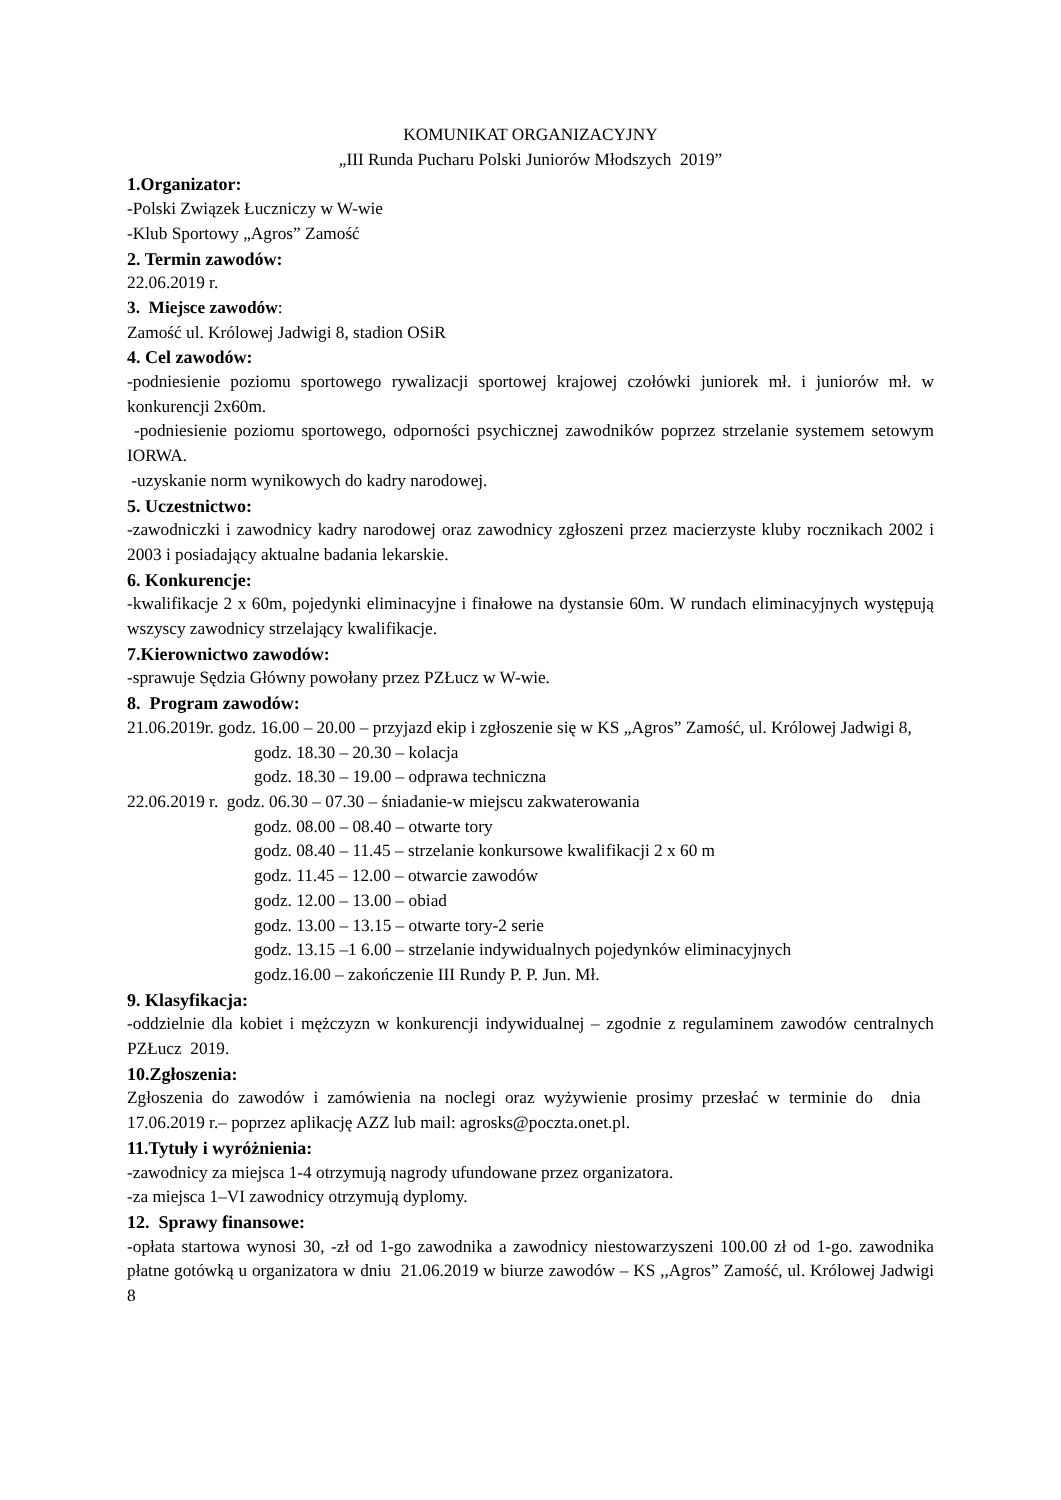KOMUNIKAT ORGANIZACYJNY
„III Runda Pucharu Polski Juniorów Młodszych 2019”
1.Organizator:
-Polski Związek Łuczniczy w W-wie
-Klub Sportowy „Agros” Zamość
2. Termin zawodów:
22.06.2019 r.
3. Miejsce zawodów:
Zamość ul. Królowej Jadwigi 8, stadion OSiR
4. Cel zawodów:
-podniesienie poziomu sportowego rywalizacji sportowej krajowej czołówki juniorek mł. i juniorów mł. w konkurencji 2x60m.
-podniesienie poziomu sportowego, odporności psychicznej zawodników poprzez strzelanie systemem setowym IORWA.
-uzyskanie norm wynikowych do kadry narodowej.
5. Uczestnictwo:
-zawodniczki i zawodnicy kadry narodowej oraz zawodnicy zgłoszeni przez macierzyste kluby rocznikach 2002 i 2003 i posiadający aktualne badania lekarskie.
6. Konkurencje:
-kwalifikacje 2 x 60m, pojedynki eliminacyjne i finałowe na dystansie 60m. W rundach eliminacyjnych występują wszyscy zawodnicy strzelający kwalifikacje.
7.Kierownictwo zawodów:
-sprawuje Sędzia Główny powołany przez PZŁucz w W-wie.
8. Program zawodów:
21.06.2019r. godz. 16.00 – 20.00 – przyjazd ekip i zgłoszenie się w KS „Agros” Zamość, ul. Królowej Jadwigi 8,
godz. 18.30 – 20.30 – kolacja
godz. 18.30 – 19.00 – odprawa techniczna
22.06.2019 r. godz. 06.30 – 07.30 – śniadanie-w miejscu zakwaterowania
godz. 08.00 – 08.40 – otwarte tory
godz. 08.40 – 11.45 – strzelanie konkursowe kwalifikacji 2 x 60 m
godz. 11.45 – 12.00 – otwarcie zawodów
godz. 12.00 – 13.00 – obiad
godz. 13.00 – 13.15 – otwarte tory-2 serie
godz. 13.15 –1 6.00 – strzelanie indywidualnych pojedynków eliminacyjnych
godz.16.00 – zakończenie III Rundy P. P. Jun. Mł.
9. Klasyfikacja:
-oddzielnie dla kobiet i mężczyzn w konkurencji indywidualnej – zgodnie z regulaminem zawodów centralnych PZŁucz 2019.
10.Zgłoszenia:
Zgłoszenia do zawodów i zamówienia na noclegi oraz wyżywienie prosimy przesłać w terminie do dnia 17.06.2019 r.– poprzez aplikację AZZ lub mail: agrosks@poczta.onet.pl.
11.Tytuły i wyróżnienia:
-zawodnicy za miejsca 1-4 otrzymują nagrody ufundowane przez organizatora.
-za miejsca 1–VI zawodnicy otrzymują dyplomy.
12. Sprawy finansowe:
-opłata startowa wynosi 30, -zł od 1-go zawodnika a zawodnicy niestowarzyszeni 100.00 zł od 1-go. zawodnika płatne gotówką u organizatora w dniu 21.06.2019 w biurze zawodów – KS ,,Agros” Zamość, ul. Królowej Jadwigi 8